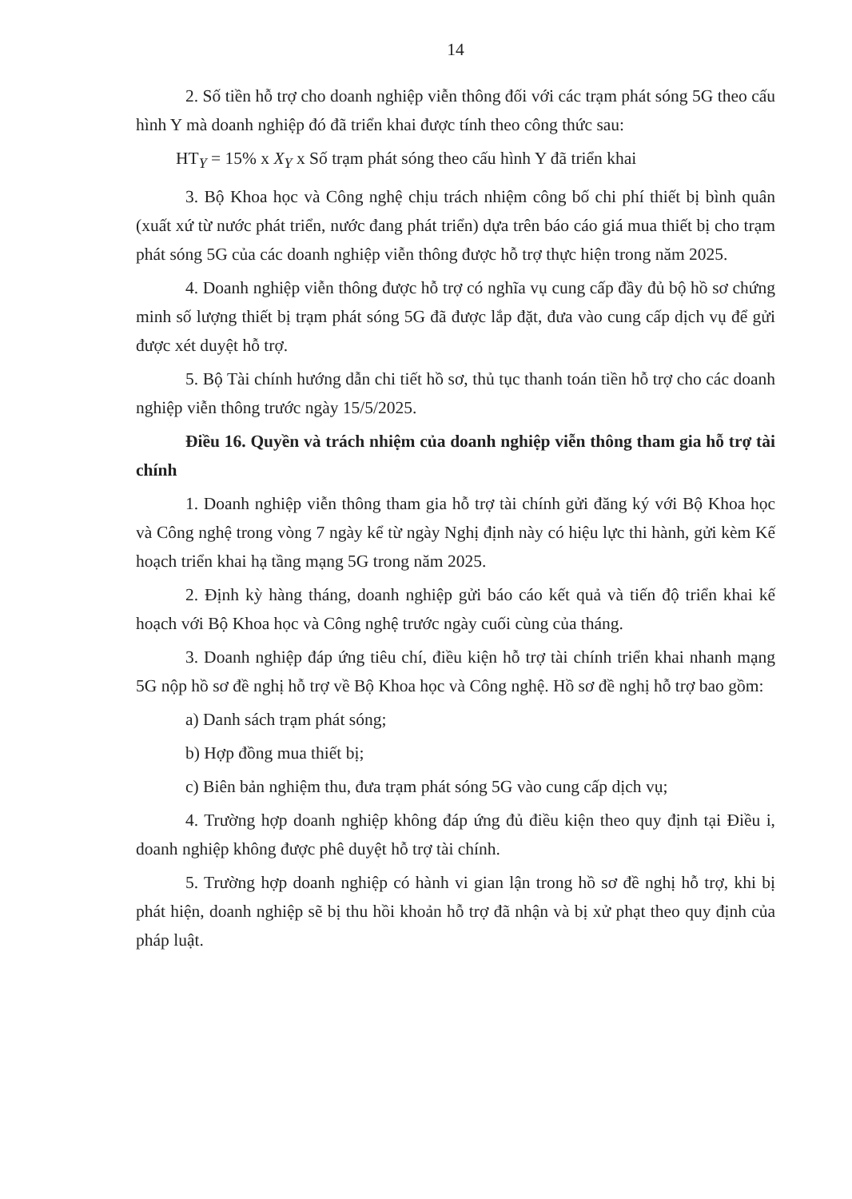14
2. Số tiền hỗ trợ cho doanh nghiệp viễn thông đối với các trạm phát sóng 5G theo cấu hình Y mà doanh nghiệp đó đã triển khai được tính theo công thức sau:
HT<sub>Y</sub> = 15% x X<sub>Y</sub> x Số trạm phát sóng theo cấu hình Y đã triển khai
3. Bộ Khoa học và Công nghệ chịu trách nhiệm công bố chi phí thiết bị bình quân (xuất xứ từ nước phát triển, nước đang phát triển) dựa trên báo cáo giá mua thiết bị cho trạm phát sóng 5G của các doanh nghiệp viễn thông được hỗ trợ thực hiện trong năm 2025.
4. Doanh nghiệp viễn thông được hỗ trợ có nghĩa vụ cung cấp đầy đủ bộ hồ sơ chứng minh số lượng thiết bị trạm phát sóng 5G đã được lắp đặt, đưa vào cung cấp dịch vụ để gửi được xét duyệt hỗ trợ.
5. Bộ Tài chính hướng dẫn chi tiết hồ sơ, thủ tục thanh toán tiền hỗ trợ cho các doanh nghiệp viễn thông trước ngày 15/5/2025.
Điều 16. Quyền và trách nhiệm của doanh nghiệp viễn thông tham gia hỗ trợ tài chính
1. Doanh nghiệp viễn thông tham gia hỗ trợ tài chính gửi đăng ký với Bộ Khoa học và Công nghệ trong vòng 7 ngày kể từ ngày Nghị định này có hiệu lực thi hành, gửi kèm Kế hoạch triển khai hạ tầng mạng 5G trong năm 2025.
2. Định kỳ hàng tháng, doanh nghiệp gửi báo cáo kết quả và tiến độ triển khai kế hoạch với Bộ Khoa học và Công nghệ trước ngày cuối cùng của tháng.
3. Doanh nghiệp đáp ứng tiêu chí, điều kiện hỗ trợ tài chính triển khai nhanh mạng 5G nộp hồ sơ đề nghị hỗ trợ về Bộ Khoa học và Công nghệ. Hồ sơ đề nghị hỗ trợ bao gồm:
a) Danh sách trạm phát sóng;
b) Hợp đồng mua thiết bị;
c) Biên bản nghiệm thu, đưa trạm phát sóng 5G vào cung cấp dịch vụ;
4. Trường hợp doanh nghiệp không đáp ứng đủ điều kiện theo quy định tại Điều i, doanh nghiệp không được phê duyệt hỗ trợ tài chính.
5. Trường hợp doanh nghiệp có hành vi gian lận trong hồ sơ đề nghị hỗ trợ, khi bị phát hiện, doanh nghiệp sẽ bị thu hồi khoản hỗ trợ đã nhận và bị xử phạt theo quy định của pháp luật.